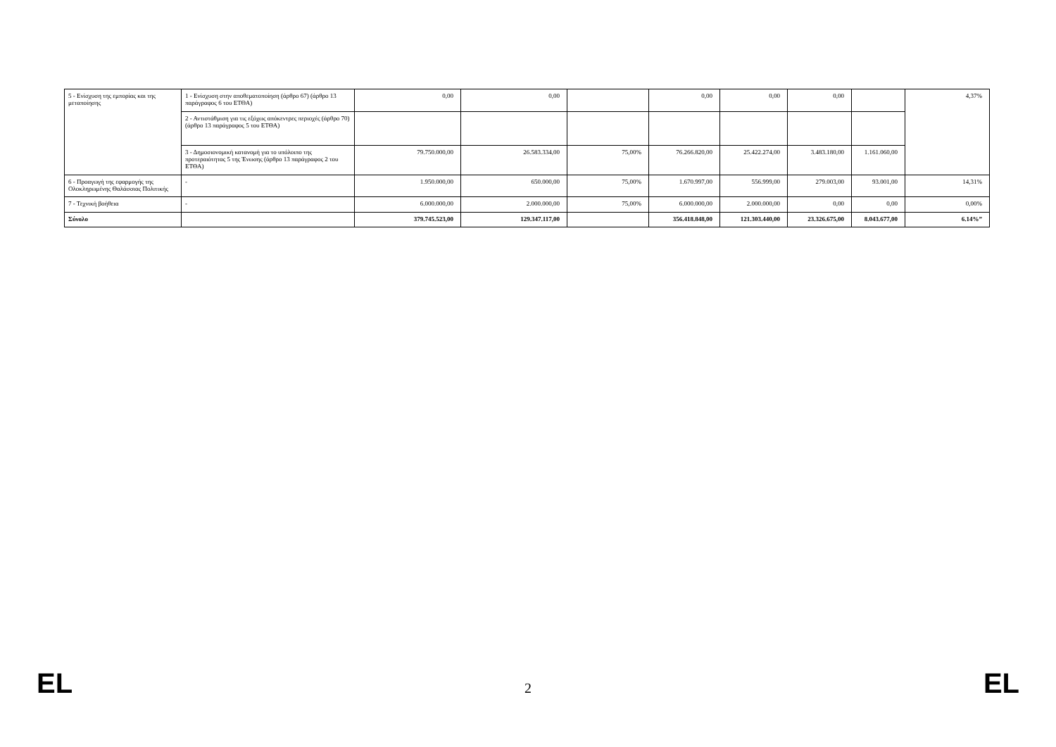| 5 - Ενίσχυση της εμπορίας και της μεταποίησης | 1 - Ενίσχυση στην αποθεματοποίηση (άρθρο 67) (άρθρο 13 παράγραφος 6 του ΕΤΘΑ) | 0,00 | 0,00 | | 0,00 | 0,00 | 0,00 | | 4,37% |
| | 2 - Αντιστάθμιση για τις εξόχως απόκεντρες περιοχές (άρθρο 70) (άρθρο 13 παράγραφος 5 του ΕΤΘΑ) | | | | | | | | |
| | 3 - Δημοσιονομική κατανομή για το υπόλοιπο της προτεραιότητας 5 της Ένωσης (άρθρο 13 παράγραφος 2 του ΕΤΘΑ) | 79.750.000,00 | 26.583.334,00 | 75,00% | 76.266.820,00 | 25.422.274,00 | 3.483.180,00 | 1.161.060,00 | |
| 6 - Προαγωγή της εφαρμογής της Ολοκληρωμένης Θαλάσσιας Πολιτικής | - | 1.950.000,00 | 650.000,00 | 75,00% | 1.670.997,00 | 556.999,00 | 279.003,00 | 93.001,00 | 14,31% |
| 7 - Τεχνική βοήθεια | - | 6.000.000,00 | 2.000.000,00 | 75,00% | 6.000.000,00 | 2.000.000,00 | 0,00 | 0,00 | 0,00% |
| Σύνολο | | 379.745.523,00 | 129.347.117,00 | | 356.418.848,00 | 121.303.440,00 | 23.326.675,00 | 8.043.677,00 | 6.14%” |
EL 2 EL